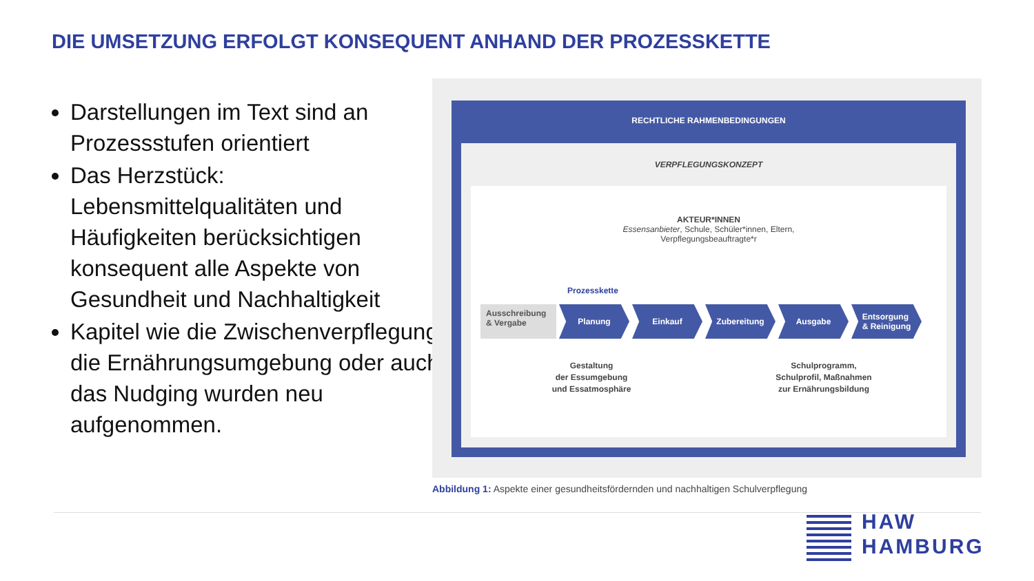DIE UMSETZUNG ERFOLGT KONSEQUENT ANHAND DER PROZESSKETTE
Darstellungen im Text sind an Prozessstufen orientiert
Das Herzstück: Lebensmittelqualitäten und Häufigkeiten berücksichtigen konsequent alle Aspekte von Gesundheit und Nachhaltigkeit
Kapitel wie die Zwischenverpflegung, die Ernährungsumgebung oder auch das Nudging wurden neu aufgenommen.
RECHTLICHE RAHMENBEDINGUNGEN
VERPFLEGUNGSKONZEPT
AKTEUR*INNEN
Essensanbieter, Schule, Schüler*innen, Eltern,
Verpflegungsbeauftragte*r
Prozesskette
Ausschreibung & Vergabe
Planung Einkauf Zubereitung Ausgabe Entsorgung
& Reinigung
Gestaltung
der Essumgebung
und Essatmosphäre
Schulprogramm,
Schulprofil, Maßnahmen
zur Ernährungsbildung
Abbildung 1: Aspekte einer gesundheitsfördernden und nachhaltigen Schulverpflegung
HAW
HAMBURG